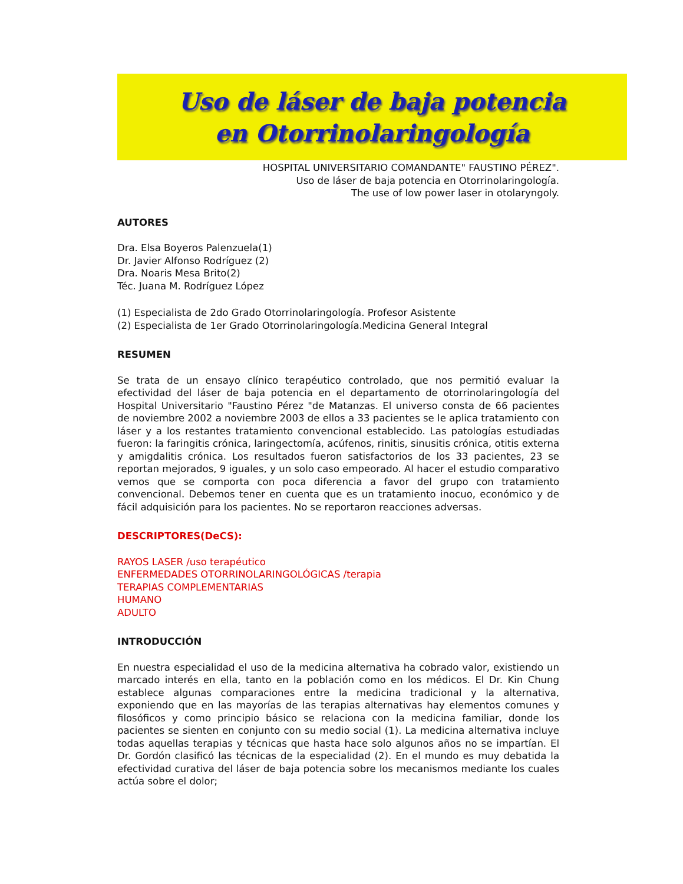Uso de láser de baja potencia
en Otorrinolaringología
HOSPITAL UNIVERSITARIO COMANDANTE" FAUSTINO PÉREZ".
Uso de láser de baja potencia en Otorrinolaringología.
The use of low power laser in otolaryngoly.
AUTORES
Dra. Elsa Boyeros Palenzuela(1)
Dr. Javier Alfonso Rodríguez (2)
Dra. Noaris Mesa Brito(2)
Téc. Juana M. Rodríguez López
(1) Especialista de 2do Grado Otorrinolaringología. Profesor Asistente
(2) Especialista de 1er Grado Otorrinolaringología.Medicina General Integral
RESUMEN
Se trata de un ensayo clínico terapéutico controlado, que nos permitió evaluar la efectividad del láser de baja potencia en el departamento de otorrinolaringología del Hospital Universitario "Faustino Pérez "de Matanzas. El universo consta de 66 pacientes de noviembre 2002 a noviembre 2003 de ellos a 33 pacientes se le aplica tratamiento con láser y a los restantes tratamiento convencional establecido. Las patologías estudiadas fueron: la faringitis crónica, laringectomía, acúfenos, rinitis, sinusitis crónica, otitis externa y amigdalitis crónica. Los resultados fueron satisfactorios de los 33 pacientes, 23 se reportan mejorados, 9 iguales, y un solo caso empeorado. Al hacer el estudio comparativo vemos que se comporta con poca diferencia a favor del grupo con tratamiento convencional. Debemos tener en cuenta que es un tratamiento inocuo, económico y de fácil adquisición para los pacientes. No se reportaron reacciones adversas.
DESCRIPTORES(DeCS):
RAYOS LASER /uso terapéutico
ENFERMEDADES OTORRINOLARINGOLÓGICAS /terapia
TERAPIAS COMPLEMENTARIAS
HUMANO
ADULTO
INTRODUCCIÓN
En nuestra especialidad el uso de la medicina alternativa ha cobrado valor, existiendo un marcado interés en ella, tanto en la población como en los médicos. El Dr. Kin Chung establece algunas comparaciones entre la medicina tradicional y la alternativa, exponiendo que en las mayorías de las terapias alternativas hay elementos comunes y filosóficos y como principio básico se relaciona con la medicina familiar, donde los pacientes se sienten en conjunto con su medio social (1). La medicina alternativa incluye todas aquellas terapias y técnicas que hasta hace solo algunos años no se impartían. El Dr. Gordón clasificó las técnicas de la especialidad (2). En el mundo es muy debatida la efectividad curativa del láser de baja potencia sobre los mecanismos mediante los cuales actúa sobre el dolor;